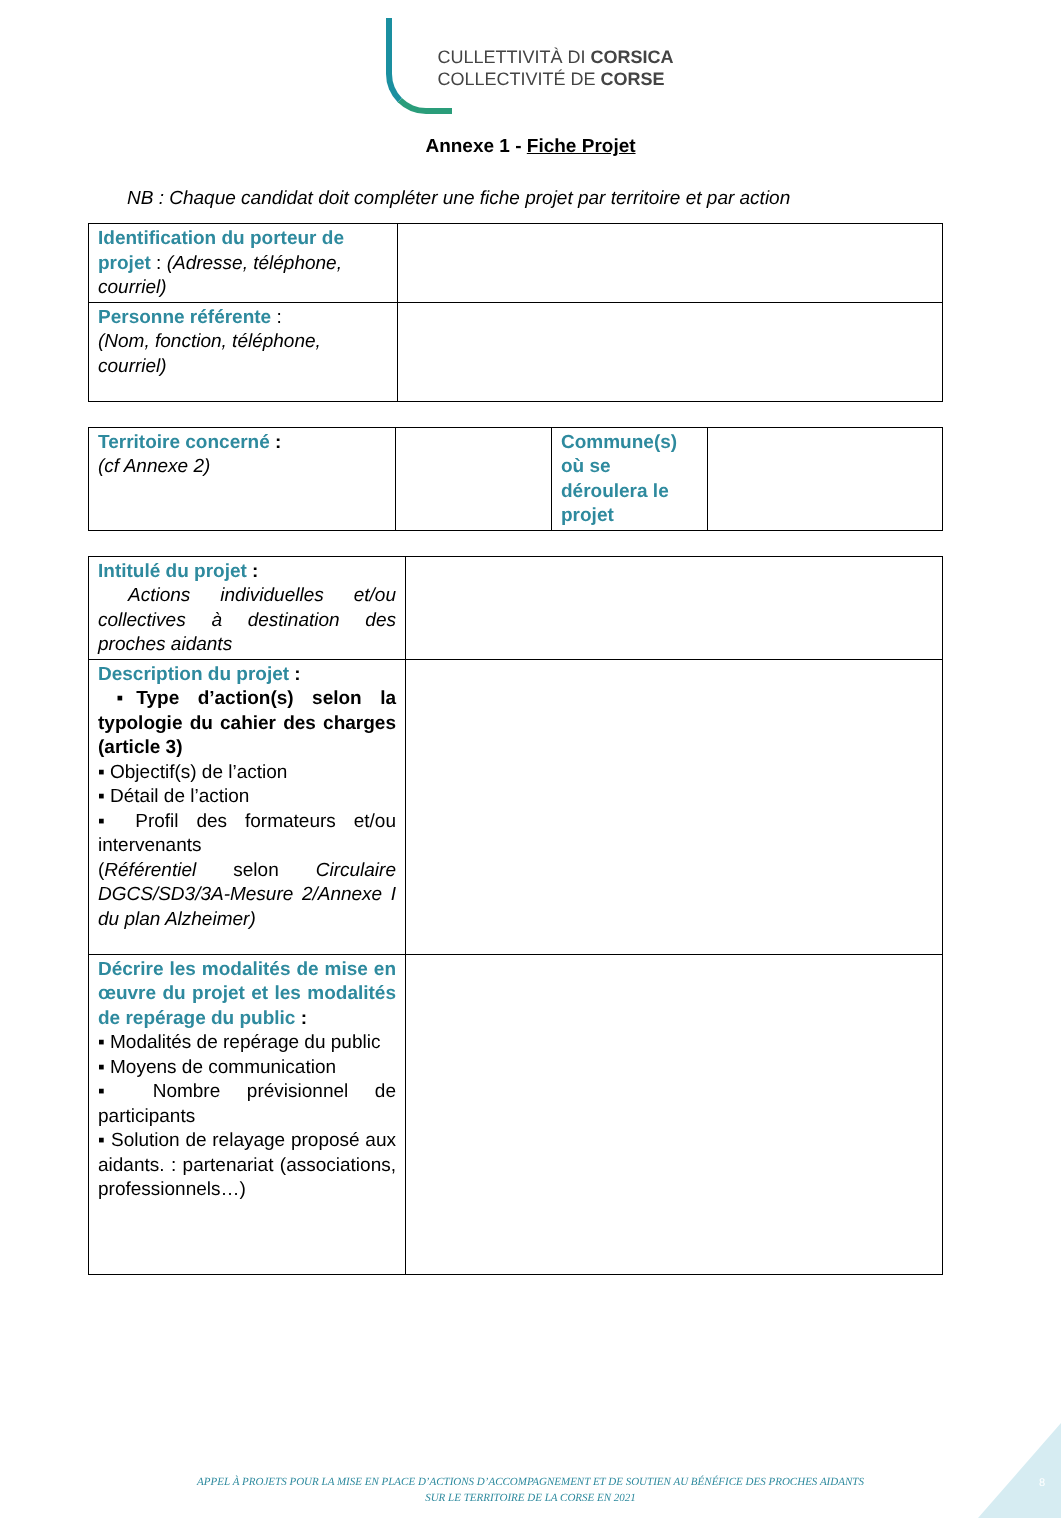CULLETTIVITÀ DI CORSICA
COLLECTIVITÉ DE CORSE
Annexe 1 - Fiche Projet
NB : Chaque candidat doit compléter une fiche projet par territoire et par action
| Identification du porteur de projet : (Adresse, téléphone, courriel) | |
| Personne référente : (Nom, fonction, téléphone, courriel) | |
| Territoire concerné : (cf Annexe 2) | | Commune(s) où se déroulera le projet | |
| Intitulé du projet : Actions individuelles et/ou collectives à destination des proches aidants | |
| Description du projet : ▪Type d’action(s) selon la typologie du cahier des charges (article 3) ▪ Objectif(s) de l’action ▪ Détail de l’action ▪ Profil des formateurs et/ou intervenants ( Référentiel selon Circulaire DGCS/SD3/3A-Mesure 2/Annexe I du plan Alzheimer) | |
| Décrire les modalités de mise en œuvre du projet et les modalités de repérage du public : ▪ Modalités de repérage du public ▪ Moyens de communication ▪ Nombre prévisionnel de participants ▪ Solution de relayage proposé aux aidants. : partenariat (associations, professionnels…) | |
APPEL À PROJETS POUR LA MISE EN PLACE D’ACTIONS D’ACCOMPAGNEMENT ET DE SOUTIEN AU BÉNÉFICE DES PROCHES AIDANTS
SUR LE TERRITOIRE DE LA CORSE EN 2021
8